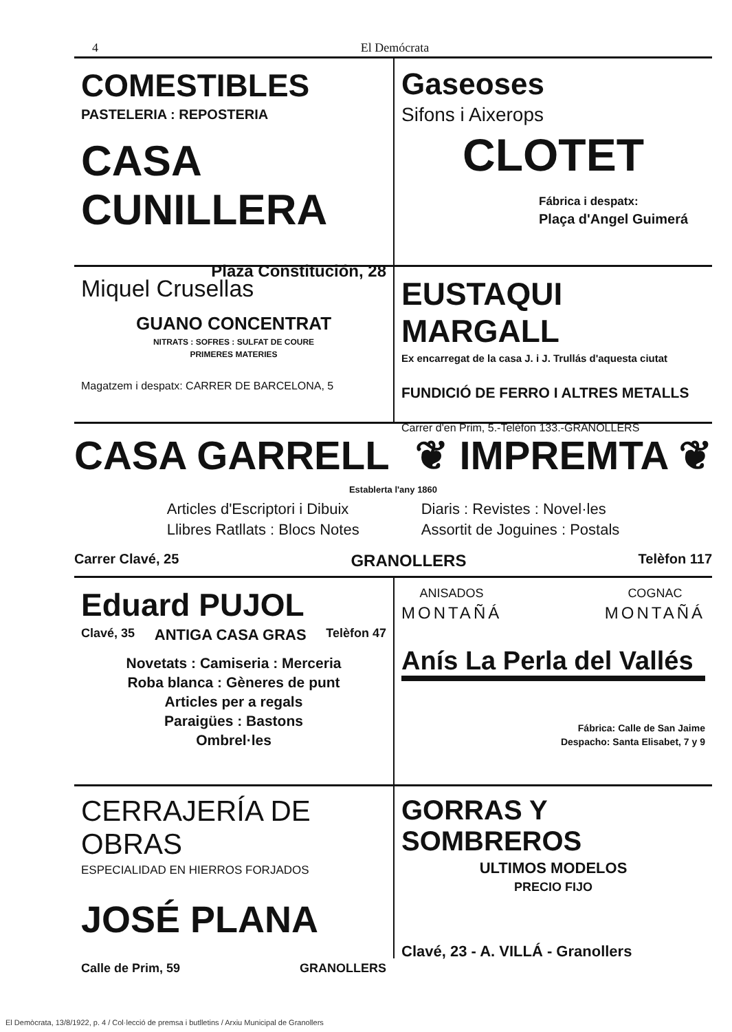4 El Demócrata
COMESTIBLES
PASTELERIA : REPOSTERIA
CASA CUNILLERA
Plaza Constitución, 28
Gaseoses
Sifons i Aixerops
CLOTET
Fábrica i despatx:
Plaça d'Angel Guimerá
Miquel Crusellas
GUANO CONCENTRAT
NITRATS : SOFRES : SULFAT DE COURE
PRIMERES MATERIES
Magatzem i despatx: CARRER DE BARCELONA, 5
EUSTAQUI MARGALL
Ex encarregat de la casa J. i J. Trullás d'aquesta ciutat
FUNDICIÓ DE FERRO I ALTRES METALLS
Carrer d'en Prim, 5.-Telèfon 133.-GRANOLLERS
CASA GARRELL ❦ IMPREMTA ❦
Establerta l'any 1860
Articles d'Escriptori i Dibuix
Llibres Ratllats : Blocs Notes
Diaris : Revistes : Novel·les
Assortit de Joguines : Postals
Carrer Clavé, 25 GRANOLLERS Telèfon 117
Eduard PUJOL
Clavé, 35 ANTIGA CASA GRAS Telèfon 47
Novetats : Camiseria : Merceria
Roba blanca : Gèneres de punt
Articles per a regals
Paraigües : Bastons
Ombrel·les
ANISADOS
MONTAÑÁ
COGNAC
MONTAÑÁ
Anís La Perla del Vallés
Fábrica: Calle de San Jaime
Despacho: Santa Elisabet, 7 y 9
CERRAJERÍA DE OBRAS
ESPECIALIDAD EN HIERROS FORJADOS
JOSÉ PLANA
Calle de Prim, 59 GRANOLLERS
GORRAS Y SOMBREROS
ULTIMOS MODELOS
PRECIO FIJO
Clavé, 23 - A. VILLÁ - Granollers
El Demòcrata, 13/8/1922, p. 4 / Col·lecció de premsa i butlletins / Arxiu Municipal de Granollers